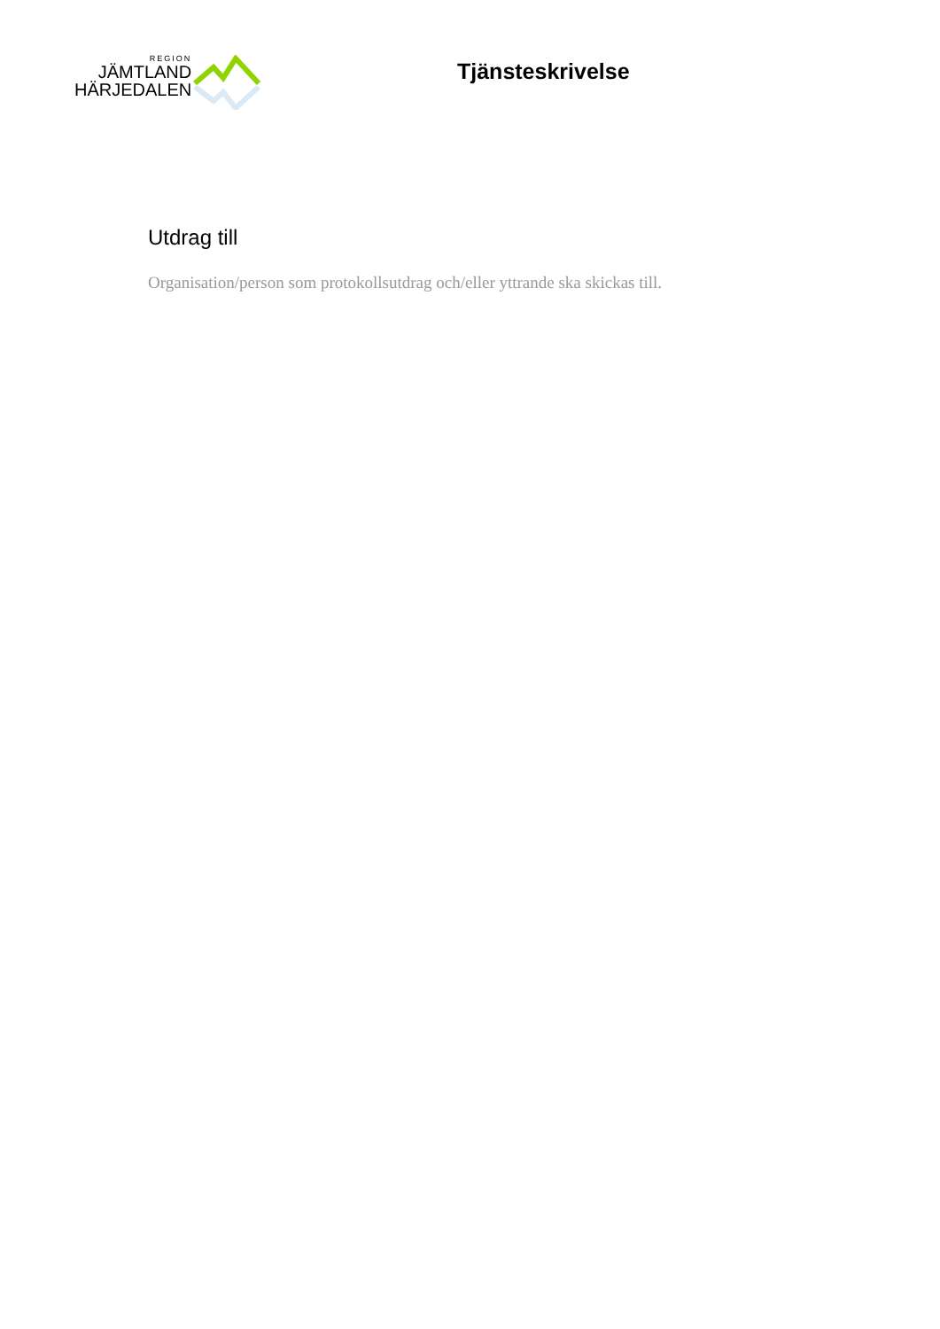REGION
JÄMTLAND
HÄRJEDALEN
Tjänsteskrivelse
Utdrag till
Organisation/person som protokollsutdrag och/eller yttrande ska skickas till.